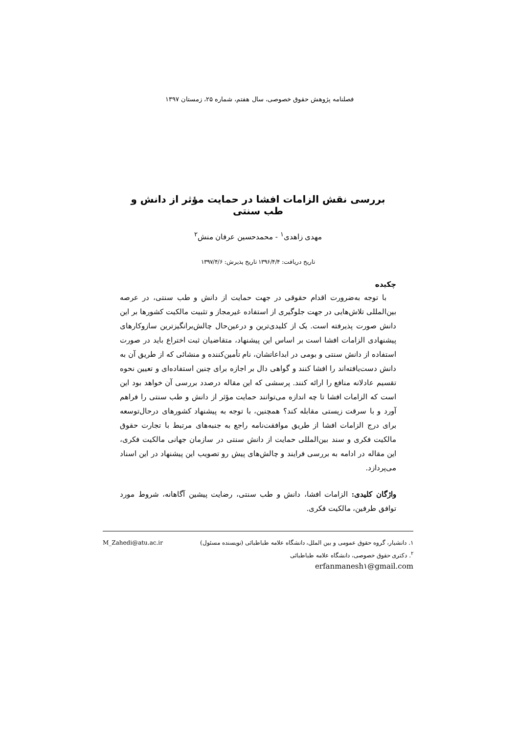فصلنامه پژوهش حقوق خصوصی، سال هفتم، شماره ۲۵، زمستان ۱۳۹۷
بررسی نقش الزامات افشا در حمایت مؤثر از دانش و طب سنتی
مهدی زاهدی<sup>۱</sup> - محمدحسین عرفان منش<sup>۲</sup>
تاریخ دریافت: ۱۳۹۶/۴/۴ تاریخ پذیرش: ۱۳۹۷/۴/۶
چکیده
با توجه به‌ضرورت اقدام حقوقی در جهت حمایت از دانش و طب سنتی، در عرصه بین‌المللی تلاش‌هایی در جهت جلوگیری از استفاده غیرمجاز و تثبیت مالکیت کشورها بر این دانش صورت پذیرفته است. یک از کلیدی‌ترین و درعین‌حال چالش‌برانگیزترین سازوکارهای پیشنهادی الزامات افشا است بر اساس این پیشنهاد، متقاضیان ثبت اختراع باید در صورت استفاده از دانش سنتی و بومی در ابداعاتشان، نام تأمین‌کننده و منشائی که از طریق آن به دانش دست‌یافته‌اند را افشا کنند و گواهی دال بر اجازه برای چنین استفاده‌ای و تعیین نحوه تقسیم عادلانه منافع را ارائه کنند. پرسشی که این مقاله درصدد بررسی آن خواهد بود این است که الزامات افشا تا چه اندازه می‌توانند حمایت مؤثر از دانش و طب سنتی را فراهم آورد و با سرقت زیستی مقابله کند؟ همچنین، با توجه به پیشنهاد کشورهای درحال‌توسعه برای درج الزامات افشا از طریق موافقت‌نامه راجع به جنبه‌های مرتبط با تجارت حقوق مالکیت فکری و سند بین‌المللی حمایت از دانش سنتی در سازمان جهانی مالکیت فکری، این مقاله در ادامه به بررسی فرایند و چالش‌های پیش رو تصویب این پیشنهاد در این اسناد می‌پردازد.
واژگان کلیدی: الزامات افشا، دانش و طب سنتی، رضایت پیشین آگاهانه، شروط مورد توافق طرفین، مالکیت فکری.
۱. دانشیار، گروه حقوق عمومی و بین الملل، دانشگاه علامه طباطبائی (نویسنده مسئول) M_Zahedi@atu.ac.ir
<sup>۲</sup>. دکتری حقوق خصوصی، دانشگاه علامه طباطبائی
erfanmanesh۱@gmail.com